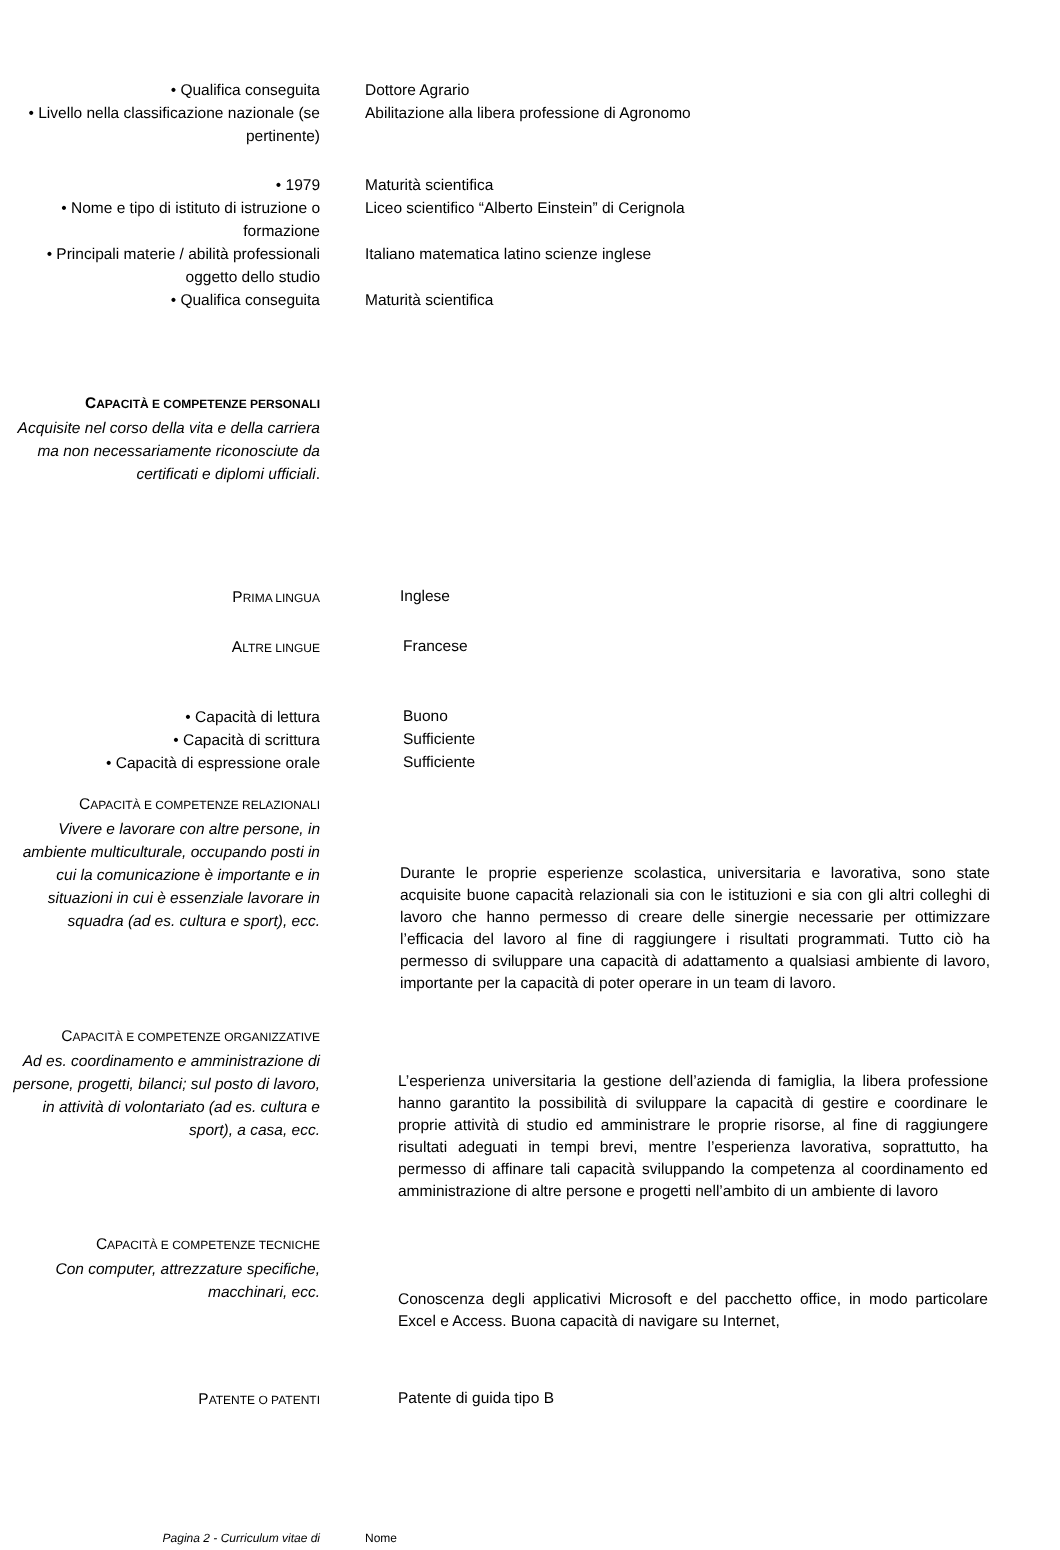• Qualifica conseguita Dottore Agrario
• Livello nella classificazione nazionale (se pertinente)
Abilitazione alla libera professione di Agronomo
• 1979 Maturità scientifica
• Nome e tipo di istituto di istruzione o formazione
Liceo scientifico “Alberto Einstein” di Cerignola
• Principali materie / abilità professionali oggetto dello studio
Italiano matematica latino scienze inglese
• Qualifica conseguita Maturità scientifica
CAPACITÀ E COMPETENZE PERSONALI
Acquisite nel corso della vita e della carriera ma non necessariamente riconosciute da certificati e diplomi ufficiali.
PRIMA LINGUA
Inglese
ALTRE LINGUE
Francese
• Capacità di lettura
Buono
• Capacità di scrittura
Sufficiente
• Capacità di espressione orale
Sufficiente
CAPACITÀ E COMPETENZE RELAZIONALI
Vivere e lavorare con altre persone, in ambiente multiculturale, occupando posti in cui la comunicazione è importante e in situazioni in cui è essenziale lavorare in squadra (ad es. cultura e sport), ecc.
Durante le proprie esperienze scolastica, universitaria e lavorativa, sono state acquisite buone capacità relazionali sia con le istituzioni e sia con gli altri colleghi di lavoro che hanno permesso di creare delle sinergie necessarie per ottimizzare l’efficacia del lavoro al fine di raggiungere i risultati programmati. Tutto ciò ha permesso di sviluppare una capacità di adattamento a qualsiasi ambiente di lavoro, importante per la capacità di poter operare in un team di lavoro.
CAPACITÀ E COMPETENZE ORGANIZZATIVE
Ad es. coordinamento e amministrazione di persone, progetti, bilanci; sul posto di lavoro, in attività di volontariato (ad es. cultura e sport), a casa, ecc.
L’esperienza universitaria la gestione dell’azienda di famiglia, la libera professione hanno garantito la possibilità di sviluppare la capacità di gestire e coordinare le proprie attività di studio ed amministrare le proprie risorse, al fine di raggiungere risultati adeguati in tempi brevi, mentre l’esperienza lavorativa, soprattutto, ha permesso di affinare tali capacità sviluppando la competenza al coordinamento ed amministrazione di altre persone e progetti nell’ambito di un ambiente di lavoro
CAPACITÀ E COMPETENZE TECNICHE
Con computer, attrezzature specifiche, macchinari, ecc.
Conoscenza degli applicativi Microsoft e del pacchetto office, in modo particolare Excel e Access. Buona capacità di navigare su Internet,
PATENTE O PATENTI
Patente di guida tipo B
Pagina 2 - Curriculum vitae di Nome